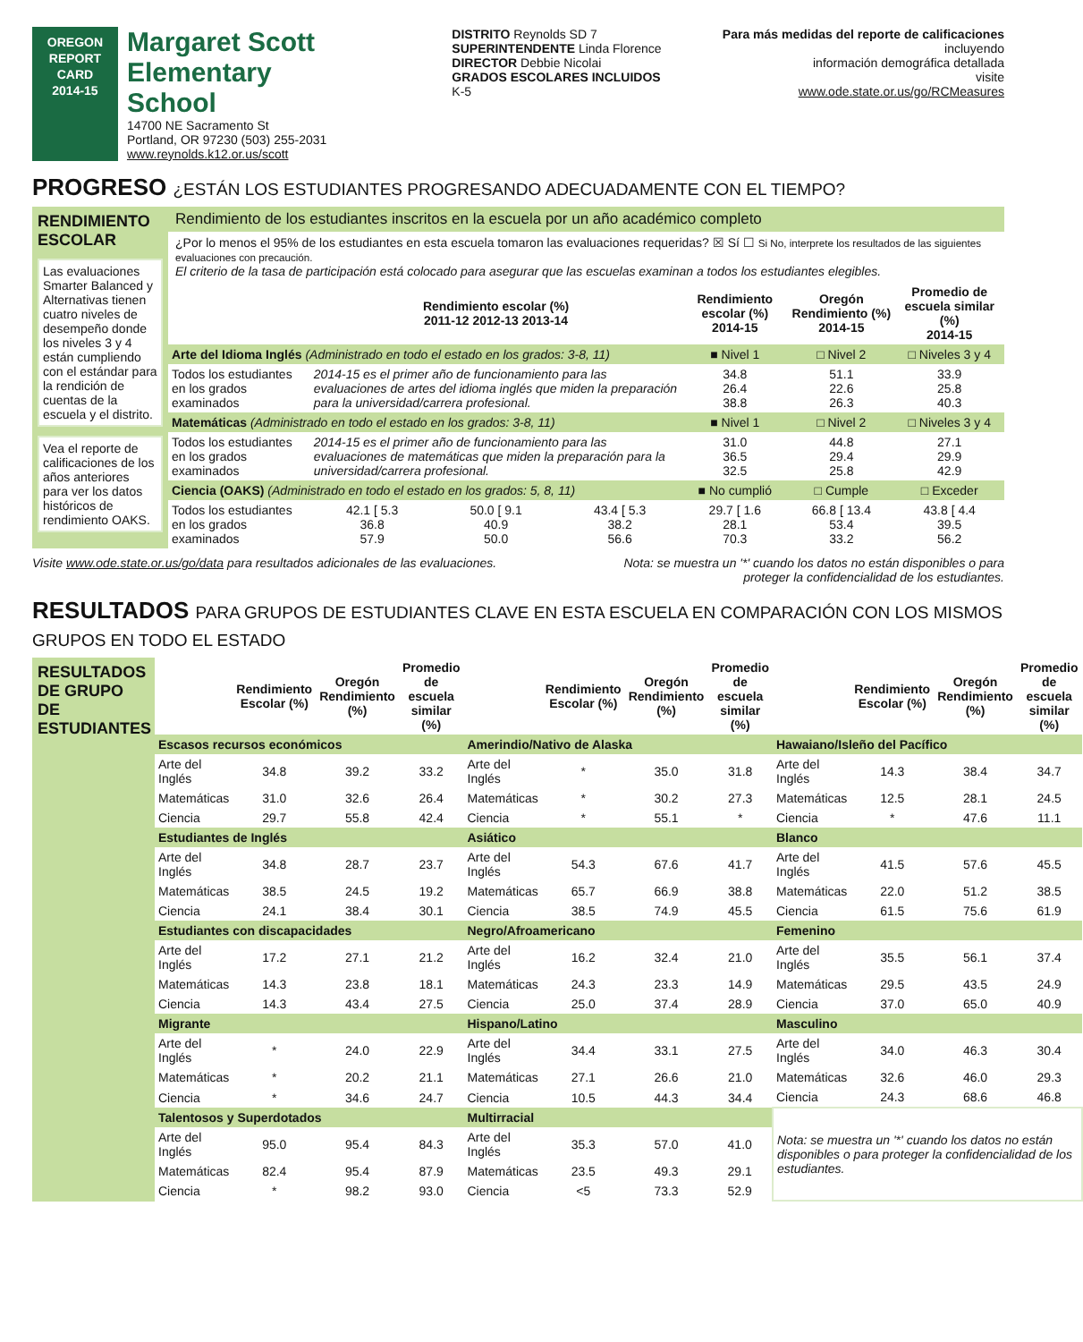OREGON
REPORT CARD
2014-15
Margaret Scott Elementary
School
14700 NE Sacramento St
Portland, OR 97230 (503) 255-2031
www.reynolds.k12.or.us/scott
DISTRITO Reynolds SD 7
SUPERINTENDENTE Linda Florence
DIRECTOR Debbie Nicolai
GRADOS ESCOLARES INCLUIDOS K-5
Para más medidas del reporte de calificaciones incluyendo
información demográfica detallada
visite
www.ode.state.or.us/go/RCMeasures
PROGRESO ¿ESTÁN LOS ESTUDIANTES PROGRESANDO ADECUADAMENTE CON EL TIEMPO?
RENDIMIENTO ESCOLAR
Las evaluaciones Smarter Balanced y Alternativas tienen cuatro niveles de desempeño donde los niveles 3 y 4 están cumpliendo con el estándar para la rendición de cuentas de la escuela y el distrito.
Vea el reporte de calificaciones de los años anteriores para ver los datos históricos de rendimiento OAKS.
Rendimiento de los estudiantes inscritos en la escuela por un año académico completo
¿Por lo menos el 95% de los estudiantes en esta escuela tomaron las evaluaciones requeridas? ☒ Sí ☐ Si No, interprete los resultados de las siguientes evaluaciones con precaución.
El criterio de la tasa de participación está colocado para asegurar que las escuelas examinan a todos los estudiantes elegibles.
| | Rendimiento escolar (%) 2011-12 2012-13 2013-14 | | | Rendimiento escolar (%) 2014-15 | Oregón Rendimiento (%) 2014-15 | Promedio de escuela similar (%) 2014-15 |
| --- | --- | --- | --- | --- | --- | --- |
| Arte del Idioma Inglés (Administrado en todo el estado en los grados: 3-8, 11) | | | | ■ Nivel 1 | □ Nivel 2 | □ Niveles 3 y 4 |
| Todos los estudiantes en los grados examinados | 2014-15 es el primer año de funcionamiento para las evaluaciones de artes del idioma inglés que miden la preparación para la universidad/carrera profesional. | | | 34.8 26.4 38.8 | 51.1 22.6 26.3 | 33.9 25.8 40.3 |
| Matemáticas (Administrado en todo el estado en los grados: 3-8, 11) | | | | ■ Nivel 1 | □ Nivel 2 | □ Niveles 3 y 4 |
| Todos los estudiantes en los grados examinados | 2014-15 es el primer año de funcionamiento para las evaluaciones de matemáticas que miden la preparación para la universidad/carrera profesional. | | | 31.0 36.5 32.5 | 44.8 29.4 25.8 | 27.1 29.9 42.9 |
| Ciencia (OAKS) (Administrado en todo el estado en los grados: 5, 8, 11) | | | | ■ No cumplió | □ Cumple | □ Exceder |
| Todos los estudiantes en los grados examinados | 42.1 [ 5.3 36.8 57.9 | 50.0 [ 9.1 40.9 50.0 | 43.4 [ 5.3 38.2 56.6 | 29.7 [ 1.6 28.1 70.3 | 66.8 [ 13.4 53.4 33.2 | 43.8 [ 4.4 39.5 56.2 |
Visite www.ode.state.or.us/go/data para resultados adicionales de las evaluaciones. Nota: se muestra un '*' cuando los datos no están disponibles o para
proteger la confidencialidad de los estudiantes.
RESULTADOS PARA GRUPOS DE ESTUDIANTES CLAVE EN ESTA ESCUELA EN COMPARACIÓN CON LOS MISMOS GRUPOS EN TODO EL ESTADO
RESULTADOS DE GRUPO DE ESTUDIANTES
| | Rendimiento Escolar (%) | Oregón Rendimiento (%) | Promedio de escuela similar (%) | | Rendimiento Escolar (%) | Oregón Rendimiento (%) | Promedio de escuela similar (%) | | Rendimiento Escolar (%) | Oregón Rendimiento (%) | Promedio de escuela similar (%) |
| --- | --- | --- | --- | --- | --- | --- | --- | --- | --- | --- | --- |
| Escasos recursos económicos | | | | Amerindio/Nativo de Alaska | | | | Hawaiano/Isleño del Pacífico | | | |
| Arte del Inglés | 34.8 | 39.2 | 33.2 | Arte del Inglés | * | 35.0 | 31.8 | Arte del Inglés | 14.3 | 38.4 | 34.7 |
| Matemáticas | 31.0 | 32.6 | 26.4 | Matemáticas | * | 30.2 | 27.3 | Matemáticas | 12.5 | 28.1 | 24.5 |
| Ciencia | 29.7 | 55.8 | 42.4 | Ciencia | * | 55.1 | * | Ciencia | * | 47.6 | 11.1 |
| Estudiantes de Inglés | | | | Asiático | | | | Blanco | | | |
| Arte del Inglés | 34.8 | 28.7 | 23.7 | Arte del Inglés | 54.3 | 67.6 | 41.7 | Arte del Inglés | 41.5 | 57.6 | 45.5 |
| Matemáticas | 38.5 | 24.5 | 19.2 | Matemáticas | 65.7 | 66.9 | 38.8 | Matemáticas | 22.0 | 51.2 | 38.5 |
| Ciencia | 24.1 | 38.4 | 30.1 | Ciencia | 38.5 | 74.9 | 45.5 | Ciencia | 61.5 | 75.6 | 61.9 |
| Estudiantes con discapacidades | | | | Negro/Afroamericano | | | | Femenino | | | |
| Arte del Inglés | 17.2 | 27.1 | 21.2 | Arte del Inglés | 16.2 | 32.4 | 21.0 | Arte del Inglés | 35.5 | 56.1 | 37.4 |
| Matemáticas | 14.3 | 23.8 | 18.1 | Matemáticas | 24.3 | 23.3 | 14.9 | Matemáticas | 29.5 | 43.5 | 24.9 |
| Ciencia | 14.3 | 43.4 | 27.5 | Ciencia | 25.0 | 37.4 | 28.9 | Ciencia | 37.0 | 65.0 | 40.9 |
| Migrante | | | | Hispano/Latino | | | | Masculino | | | |
| Arte del Inglés | * | 24.0 | 22.9 | Arte del Inglés | 34.4 | 33.1 | 27.5 | Arte del Inglés | 34.0 | 46.3 | 30.4 |
| Matemáticas | * | 20.2 | 21.1 | Matemáticas | 27.1 | 26.6 | 21.0 | Matemáticas | 32.6 | 46.0 | 29.3 |
| Ciencia | * | 34.6 | 24.7 | Ciencia | 10.5 | 44.3 | 34.4 | Ciencia | 24.3 | 68.6 | 46.8 |
| Talentosos y Superdotados | | | | Multirracial | | | | Nota: se muestra un '*' cuando los datos no están disponibles o para proteger la confidencialidad de los estudiantes. | | | |
| Arte del Inglés | 95.0 | 95.4 | 84.3 | Arte del Inglés | 35.3 | 57.0 | 41.0 | | | | |
| Matemáticas | 82.4 | 95.4 | 87.9 | Matemáticas | 23.5 | 49.3 | 29.1 | | | | |
| Ciencia | * | 98.2 | 93.0 | Ciencia | <5 | 73.3 | 52.9 | | | | |